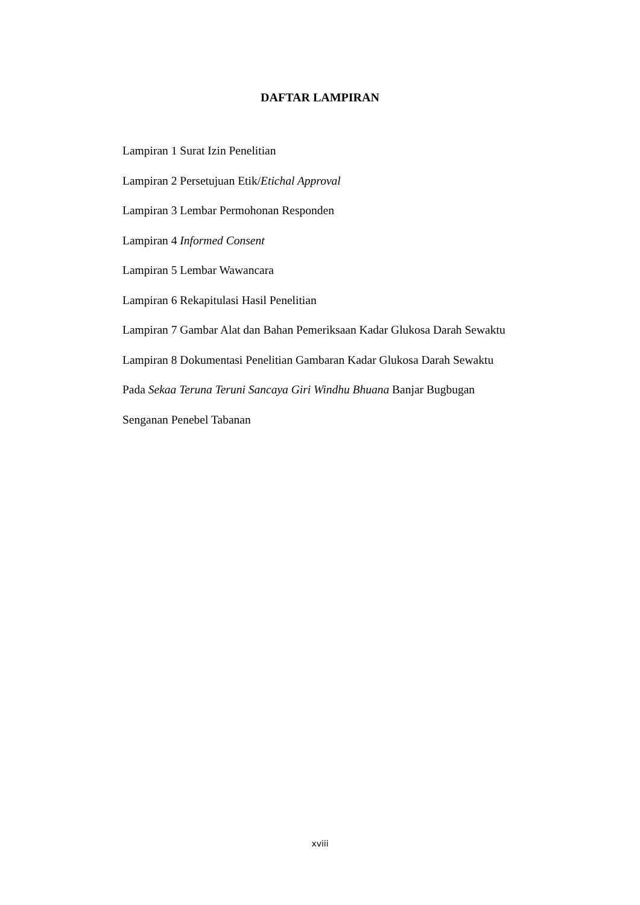DAFTAR LAMPIRAN
Lampiran 1 Surat Izin Penelitian
Lampiran 2 Persetujuan Etik/Etichal Approval
Lampiran 3 Lembar Permohonan Responden
Lampiran 4 Informed Consent
Lampiran 5 Lembar Wawancara
Lampiran 6 Rekapitulasi Hasil Penelitian
Lampiran 7 Gambar Alat dan Bahan Pemeriksaan Kadar Glukosa Darah Sewaktu
Lampiran 8 Dokumentasi Penelitian Gambaran Kadar Glukosa Darah Sewaktu
Pada Sekaa Teruna Teruni Sancaya Giri Windhu Bhuana Banjar Bugbugan
Senganan Penebel Tabanan
xviii